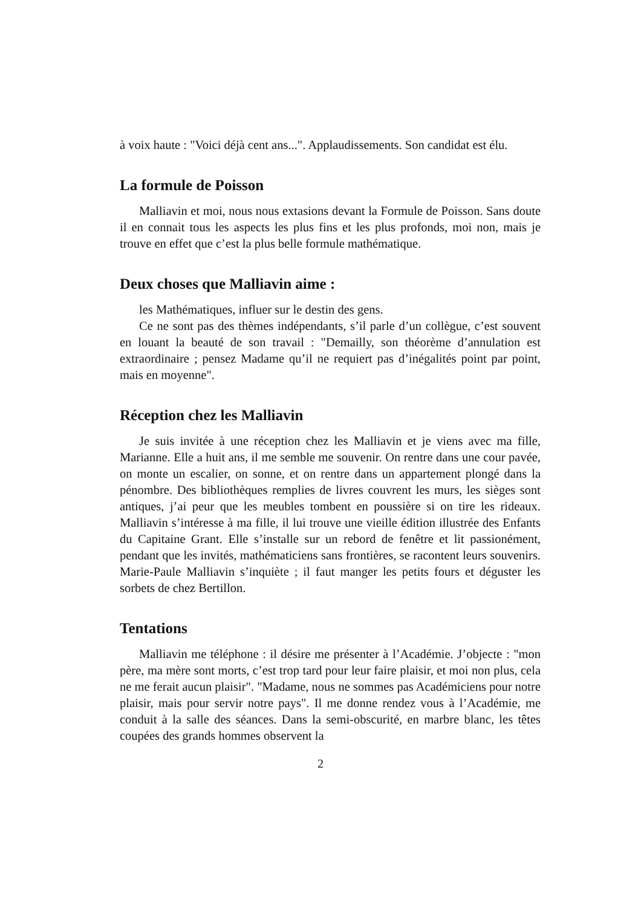à voix haute : "Voici déjà cent ans...". Applaudissements. Son candidat est élu.
La formule de Poisson
Malliavin et moi, nous nous extasions devant la Formule de Poisson. Sans doute il en connait tous les aspects les plus fins et les plus profonds, moi non, mais je trouve en effet que c’est la plus belle formule mathématique.
Deux choses que Malliavin aime :
les Mathématiques, influer sur le destin des gens.
Ce ne sont pas des thèmes indépendants, s’il parle d’un collègue, c’est souvent en louant la beauté de son travail : "Demailly, son théorème d’annulation est extraordinaire ; pensez Madame qu’il ne requiert pas d’inégalités point par point, mais en moyenne".
Réception chez les Malliavin
Je suis invitée à une réception chez les Malliavin et je viens avec ma fille, Marianne. Elle a huit ans, il me semble me souvenir. On rentre dans une cour pavée, on monte un escalier, on sonne, et on rentre dans un appartement plongé dans la pénombre. Des bibliothèques remplies de livres couvrent les murs, les sièges sont antiques, j’ai peur que les meubles tombent en poussière si on tire les rideaux. Malliavin s’intéresse à ma fille, il lui trouve une vieille édition illustrée des Enfants du Capitaine Grant. Elle s’installe sur un rebord de fenêtre et lit passionément, pendant que les invités, mathématiciens sans frontières, se racontent leurs souvenirs. Marie-Paule Malliavin s’inquiète ; il faut manger les petits fours et déguster les sorbets de chez Bertillon.
Tentations
Malliavin me téléphone : il désire me présenter à l’Académie. J’objecte : "mon père, ma mère sont morts, c’est trop tard pour leur faire plaisir, et moi non plus, cela ne me ferait aucun plaisir". "Madame, nous ne sommes pas Académiciens pour notre plaisir, mais pour servir notre pays". Il me donne rendez vous à l’Académie, me conduit à la salle des séances. Dans la semi-obscurité, en marbre blanc, les têtes coupées des grands hommes observent la
2